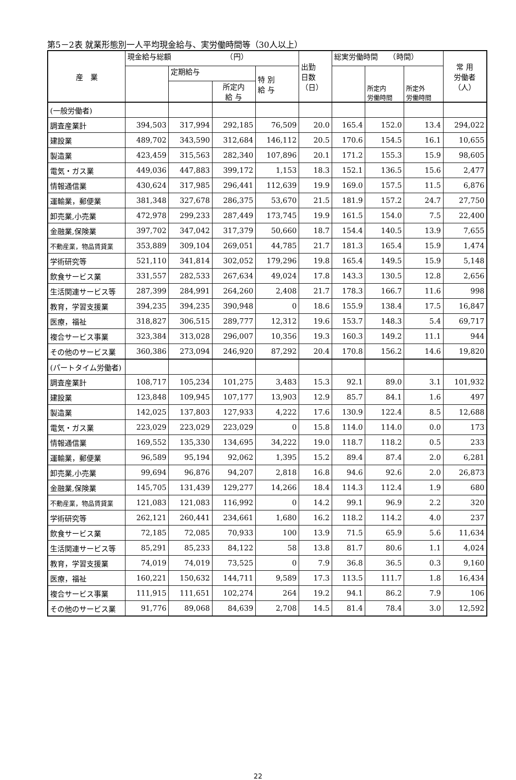第5－2表 就業形態別一人平均現金給与、実労働時間等（30人以上）
| 産 業 | 現金給与総額 （円） | | | | 出勤 日数 （日） | 総実労働時間 （時間） | | | 常 用 労働者 （人） |
| --- | --- | --- | --- | --- | --- | --- | --- | --- | --- |
| | | 定期給与 | | 特 別 給 与 | | | 所定内 労働時間 | 所定外 労働時間 | |
| | | | 所定内 給 与 | | | | | | |
| (一般労働者) | | | | | | | | | |
| 調査産業計 | 394,503 | 317,994 | 292,185 | 76,509 | 20.0 | 165.4 | 152.0 | 13.4 | 294,022 |
| 建設業 | 489,702 | 343,590 | 312,684 | 146,112 | 20.5 | 170.6 | 154.5 | 16.1 | 10,655 |
| 製造業 | 423,459 | 315,563 | 282,340 | 107,896 | 20.1 | 171.2 | 155.3 | 15.9 | 98,605 |
| 電気・ガス業 | 449,036 | 447,883 | 399,172 | 1,153 | 18.3 | 152.1 | 136.5 | 15.6 | 2,477 |
| 情報通信業 | 430,624 | 317,985 | 296,441 | 112,639 | 19.9 | 169.0 | 157.5 | 11.5 | 6,876 |
| 運輸業，郵便業 | 381,348 | 327,678 | 286,375 | 53,670 | 21.5 | 181.9 | 157.2 | 24.7 | 27,750 |
| 卸売業,小売業 | 472,978 | 299,233 | 287,449 | 173,745 | 19.9 | 161.5 | 154.0 | 7.5 | 22,400 |
| 金融業,保険業 | 397,702 | 347,042 | 317,379 | 50,660 | 18.7 | 154.4 | 140.5 | 13.9 | 7,655 |
| 不動産業，物品賃貸業 | 353,889 | 309,104 | 269,051 | 44,785 | 21.7 | 181.3 | 165.4 | 15.9 | 1,474 |
| 学術研究等 | 521,110 | 341,814 | 302,052 | 179,296 | 19.8 | 165.4 | 149.5 | 15.9 | 5,148 |
| 飲食サービス業 | 331,557 | 282,533 | 267,634 | 49,024 | 17.8 | 143.3 | 130.5 | 12.8 | 2,656 |
| 生活関連サービス等 | 287,399 | 284,991 | 264,260 | 2,408 | 21.7 | 178.3 | 166.7 | 11.6 | 998 |
| 教育，学習支援業 | 394,235 | 394,235 | 390,948 | 0 | 18.6 | 155.9 | 138.4 | 17.5 | 16,847 |
| 医療，福祉 | 318,827 | 306,515 | 289,777 | 12,312 | 19.6 | 153.7 | 148.3 | 5.4 | 69,717 |
| 複合サービス事業 | 323,384 | 313,028 | 296,007 | 10,356 | 19.3 | 160.3 | 149.2 | 11.1 | 944 |
| その他のサービス業 | 360,386 | 273,094 | 246,920 | 87,292 | 20.4 | 170.8 | 156.2 | 14.6 | 19,820 |
| (パートタイム労働者) | | | | | | | | | |
| 調査産業計 | 108,717 | 105,234 | 101,275 | 3,483 | 15.3 | 92.1 | 89.0 | 3.1 | 101,932 |
| 建設業 | 123,848 | 109,945 | 107,177 | 13,903 | 12.9 | 85.7 | 84.1 | 1.6 | 497 |
| 製造業 | 142,025 | 137,803 | 127,933 | 4,222 | 17.6 | 130.9 | 122.4 | 8.5 | 12,688 |
| 電気・ガス業 | 223,029 | 223,029 | 223,029 | 0 | 15.8 | 114.0 | 114.0 | 0.0 | 173 |
| 情報通信業 | 169,552 | 135,330 | 134,695 | 34,222 | 19.0 | 118.7 | 118.2 | 0.5 | 233 |
| 運輸業，郵便業 | 96,589 | 95,194 | 92,062 | 1,395 | 15.2 | 89.4 | 87.4 | 2.0 | 6,281 |
| 卸売業,小売業 | 99,694 | 96,876 | 94,207 | 2,818 | 16.8 | 94.6 | 92.6 | 2.0 | 26,873 |
| 金融業,保険業 | 145,705 | 131,439 | 129,277 | 14,266 | 18.4 | 114.3 | 112.4 | 1.9 | 680 |
| 不動産業，物品賃貸業 | 121,083 | 121,083 | 116,992 | 0 | 14.2 | 99.1 | 96.9 | 2.2 | 320 |
| 学術研究等 | 262,121 | 260,441 | 234,661 | 1,680 | 16.2 | 118.2 | 114.2 | 4.0 | 237 |
| 飲食サービス業 | 72,185 | 72,085 | 70,933 | 100 | 13.9 | 71.5 | 65.9 | 5.6 | 11,634 |
| 生活関連サービス等 | 85,291 | 85,233 | 84,122 | 58 | 13.8 | 81.7 | 80.6 | 1.1 | 4,024 |
| 教育，学習支援業 | 74,019 | 74,019 | 73,525 | 0 | 7.9 | 36.8 | 36.5 | 0.3 | 9,160 |
| 医療，福祉 | 160,221 | 150,632 | 144,711 | 9,589 | 17.3 | 113.5 | 111.7 | 1.8 | 16,434 |
| 複合サービス事業 | 111,915 | 111,651 | 102,274 | 264 | 19.2 | 94.1 | 86.2 | 7.9 | 106 |
| その他のサービス業 | 91,776 | 89,068 | 84,639 | 2,708 | 14.5 | 81.4 | 78.4 | 3.0 | 12,592 |
22